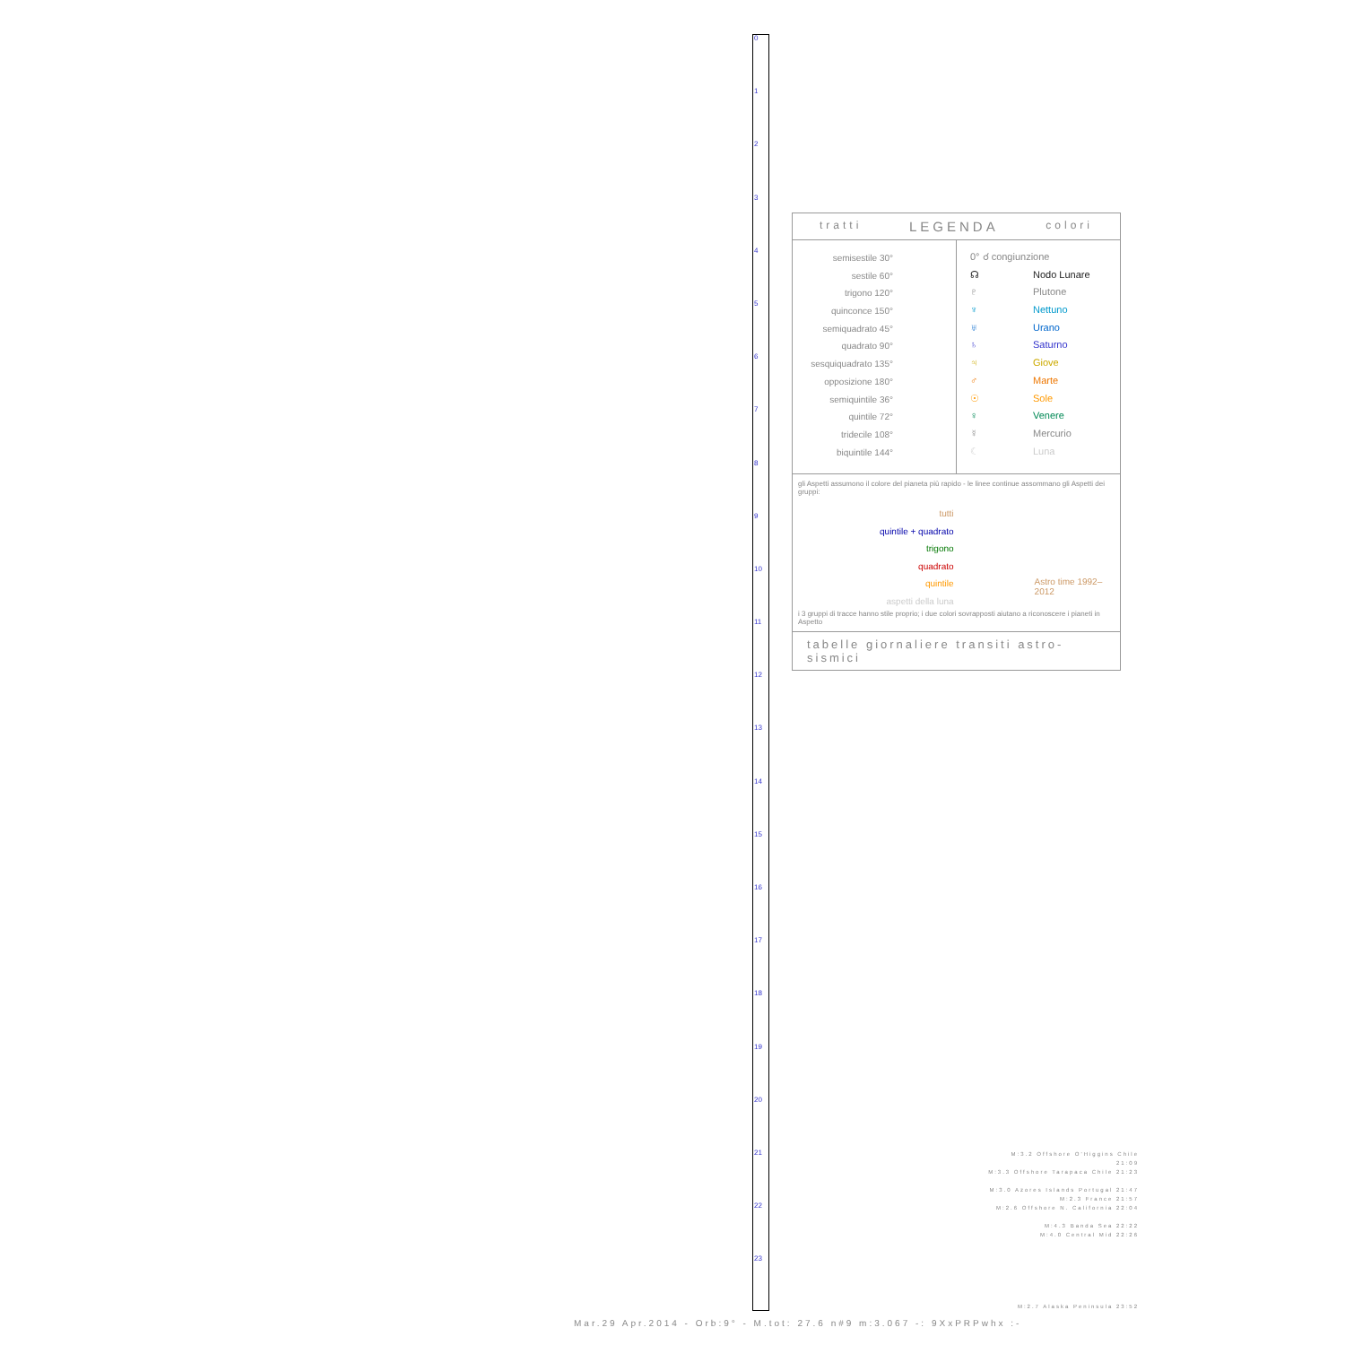0
1
2
3
4
5
6
7
8
9
10
11
12
13
14
15
16
17
18
19
20
21
22
23
tratti LEGENDA colori
semisestile 30°
sestile 60°
trigono 120°
quinconce 150°
semiquadrato 45°
quadrato 90°
sesquiquadrato 135°
opposizione 180°
semiquintile 36°
quintile 72°
tridecile 108°
biquintile 144°
0° ☌ congiunzione
☊ Nodo Lunare
♇ Plutone
♆ Nettuno
♅ Urano
♄ Saturno
♃ Giove
♂ Marte
☉ Sole
♀ Venere
☿ Mercurio
☾ Luna
gli Aspetti assumono il colore del pianeta più rapido - le linee continue assommano gli Aspetti dei gruppi:
tutti
quintile + quadrato
trigono
quadrato
quintile
aspetti della luna
Astro time 1992–2012
i 3 gruppi di tracce hanno stile proprio; i due colori sovrapposti aiutano a riconoscere i pianeti in Aspetto
tabelle giornaliere transiti astro-sismici
M:3.2 Offshore O'Higgins Chile 21:09
M:3.3 Offshore Tarapaca Chile 21:23
M:3.0 Azores Islands Portugal 21:47
M:2.3 France 21:57
M:2.6 Offshore N. California 22:04
M:4.3 Banda Sea 22:22
M:4.0 Central Mid 22:26
M:2.7 Alaska Peninsula 23:52
Mar.29 Apr.2014 - Orb:9° - M.tot: 27.6 n#9 m:3.067 -: 9XxPRPwhx :-